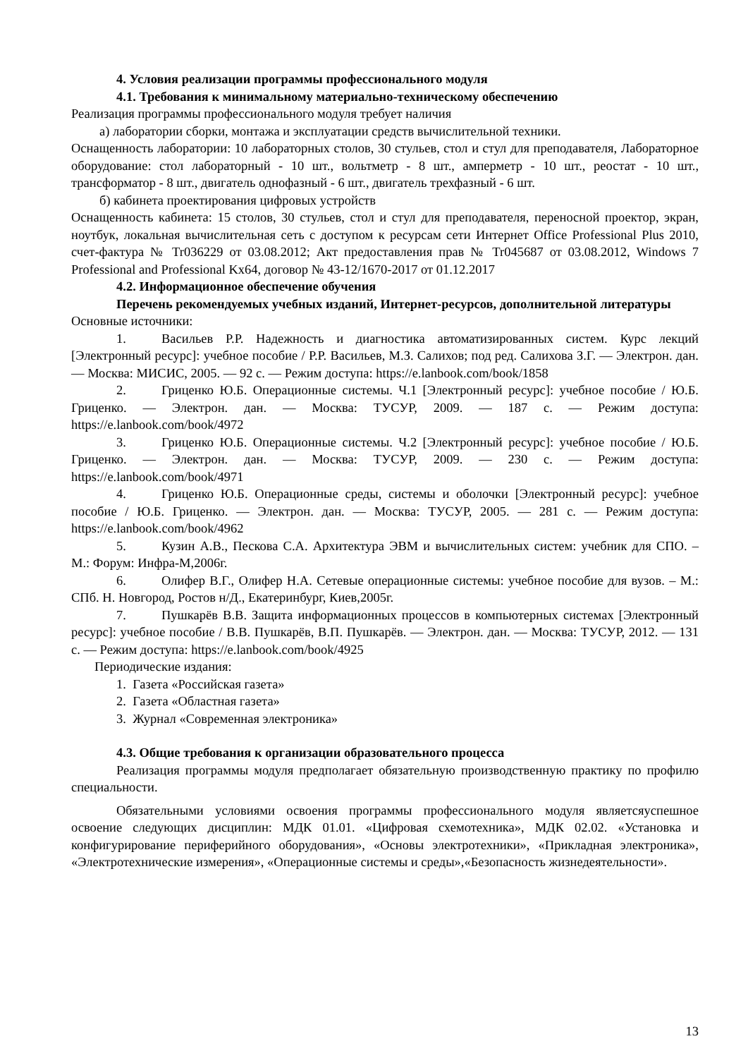4. Условия реализации программы профессионального модуля
4.1. Требования к минимальному материально-техническому обеспечению
Реализация программы профессионального модуля требует наличия
а) лаборатории сборки, монтажа и эксплуатации средств вычислительной техники.
Оснащенность лаборатории: 10 лабораторных столов, 30 стульев, стол и стул для преподавателя, Лабораторное оборудование: стол лабораторный - 10 шт., вольтметр - 8 шт., амперметр - 10 шт., реостат - 10 шт., трансформатор - 8 шт., двигатель однофазный - 6 шт., двигатель трехфазный - 6 шт.
б) кабинета проектирования цифровых устройств
Оснащенность кабинета: 15 столов, 30 стульев, стол и стул для преподавателя, переносной проектор, экран, ноутбук, локальная вычислительная сеть с доступом к ресурсам сети Интернет Office Professional Plus 2010, счет-фактура № Tr036229 от 03.08.2012; Акт предоставления прав № Tr045687 от 03.08.2012, Windows 7 Professional and Professional Kx64, договор № 43-12/1670-2017 от 01.12.2017
4.2. Информационное обеспечение обучения
Перечень рекомендуемых учебных изданий, Интернет-ресурсов, дополнительной литературы
Основные источники:
1. Васильев Р.Р. Надежность и диагностика автоматизированных систем. Курс лекций [Электронный ресурс]: учебное пособие / Р.Р. Васильев, М.З. Салихов; под ред. Салихова З.Г. — Электрон. дан. — Москва: МИСИС, 2005. — 92 с. — Режим доступа: https://e.lanbook.com/book/1858
2. Гриценко Ю.Б. Операционные системы. Ч.1 [Электронный ресурс]: учебное пособие / Ю.Б. Гриценко. — Электрон. дан. — Москва: ТУСУР, 2009. — 187 с. — Режим доступа: https://e.lanbook.com/book/4972
3. Гриценко Ю.Б. Операционные системы. Ч.2 [Электронный ресурс]: учебное пособие / Ю.Б. Гриценко. — Электрон. дан. — Москва: ТУСУР, 2009. — 230 с. — Режим доступа: https://e.lanbook.com/book/4971
4. Гриценко Ю.Б. Операционные среды, системы и оболочки [Электронный ресурс]: учебное пособие / Ю.Б. Гриценко. — Электрон. дан. — Москва: ТУСУР, 2005. — 281 с. — Режим доступа: https://e.lanbook.com/book/4962
5. Кузин А.В., Пескова С.А. Архитектура ЭВМ и вычислительных систем: учебник для СПО. – М.: Форум: Инфра-М,2006г.
6. Олифер В.Г., Олифер Н.А. Сетевые операционные системы: учебное пособие для вузов. – М.: СПб. Н. Новгород, Ростов н/Д., Екатеринбург, Киев,2005г.
7. Пушкарёв В.В. Защита информационных процессов в компьютерных системах [Электронный ресурс]: учебное пособие / В.В. Пушкарёв, В.П. Пушкарёв. — Электрон. дан. — Москва: ТУСУР, 2012. — 131 с. — Режим доступа: https://e.lanbook.com/book/4925
Периодические издания:
1. Газета «Российская газета»
2. Газета «Областная газета»
3. Журнал «Современная электроника»
4.3. Общие требования к организации образовательного процесса
Реализация программы модуля предполагает обязательную производственную практику по профилю специальности.
Обязательными условиями освоения программы профессионального модуля являетсяуспешное освоение следующих дисциплин: МДК 01.01. «Цифровая схемотехника», МДК 02.02. «Установка и конфигурирование периферийного оборудования», «Основы электротехники», «Прикладная электроника», «Электротехнические измерения», «Операционные системы и среды»,«Безопасность жизнедеятельности».
13